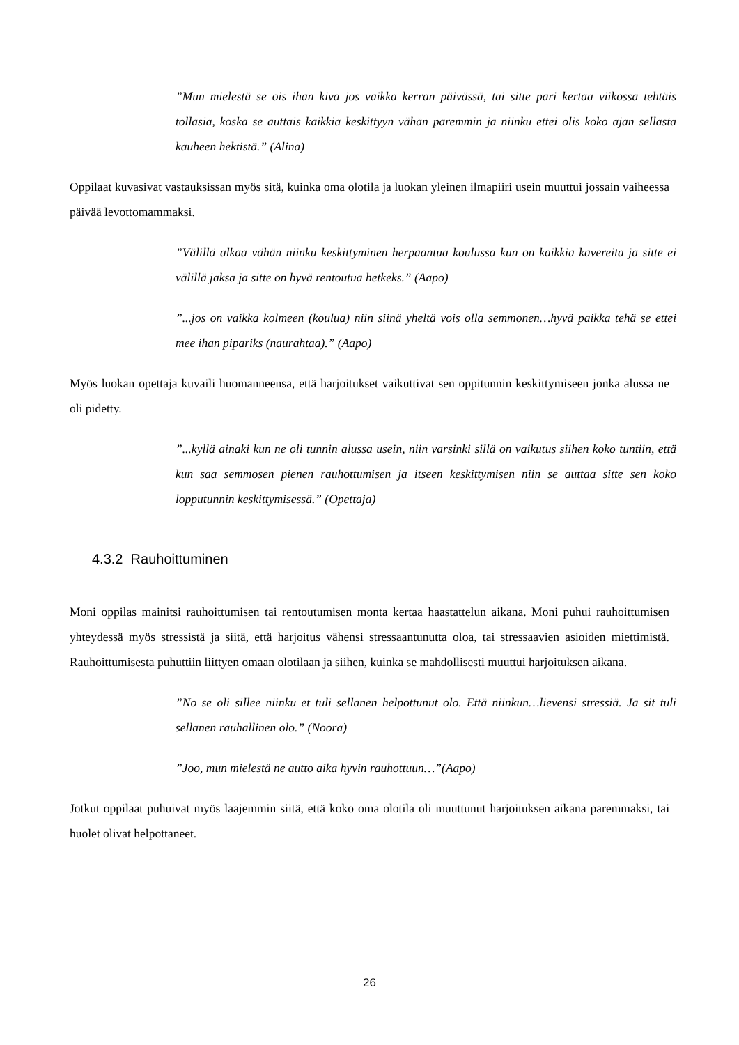”Mun mielestä se ois ihan kiva jos vaikka kerran päivässä, tai sitte pari kertaa viikossa tehtäis tollasia, koska se auttais kaikkia keskittyyn vähän paremmin ja niinku ettei olis koko ajan sellasta kauheen hektistä.” (Alina)
Oppilaat kuvasivat vastauksissan myös sitä, kuinka oma olotila ja luokan yleinen ilmapiiri usein muuttui jossain vaiheessa päivää levottomammaksi.
”Välillä alkaa vähän niinku keskittyminen herpaantua koulussa kun on kaikkia kavereita ja sitte ei välillä jaksa ja sitte on hyvä rentoutua hetkeks.” (Aapo)
”...jos on vaikka kolmeen (koulua) niin siinä yheltä vois olla semmonen…hyvä paikka tehä se ettei mee ihan pipariks (naurahtaa).” (Aapo)
Myös luokan opettaja kuvaili huomanneensa, että harjoitukset vaikuttivat sen oppitunnin keskittymiseen jonka alussa ne oli pidetty.
”...kyllä ainaki kun ne oli tunnin alussa usein, niin varsinki sillä on vaikutus siihen koko tuntiin, että kun saa semmosen pienen rauhottumisen ja itseen keskittymisen niin se auttaa sitte sen koko lopputunnin keskittymisessä.” (Opettaja)
4.3.2 Rauhoittuminen
Moni oppilas mainitsi rauhoittumisen tai rentoutumisen monta kertaa haastattelun aikana. Moni puhui rauhoittumisen yhteydessä myös stressistä ja siitä, että harjoitus vähensi stressaantunutta oloa, tai stressaavien asioiden miettimistä. Rauhoittumisesta puhuttiin liittyen omaan olotilaan ja siihen, kuinka se mahdollisesti muuttui harjoituksen aikana.
”No se oli sillee niinku et tuli sellanen helpottunut olo. Että niinkun…lievensi stressiä. Ja sit tuli sellanen rauhallinen olo.” (Noora)
”Joo, mun mielestä ne autto aika hyvin rauhottuun…”(Aapo)
Jotkut oppilaat puhuivat myös laajemmin siitä, että koko oma olotila oli muuttunut harjoituksen aikana paremmaksi, tai huolet olivat helpottaneet.
26